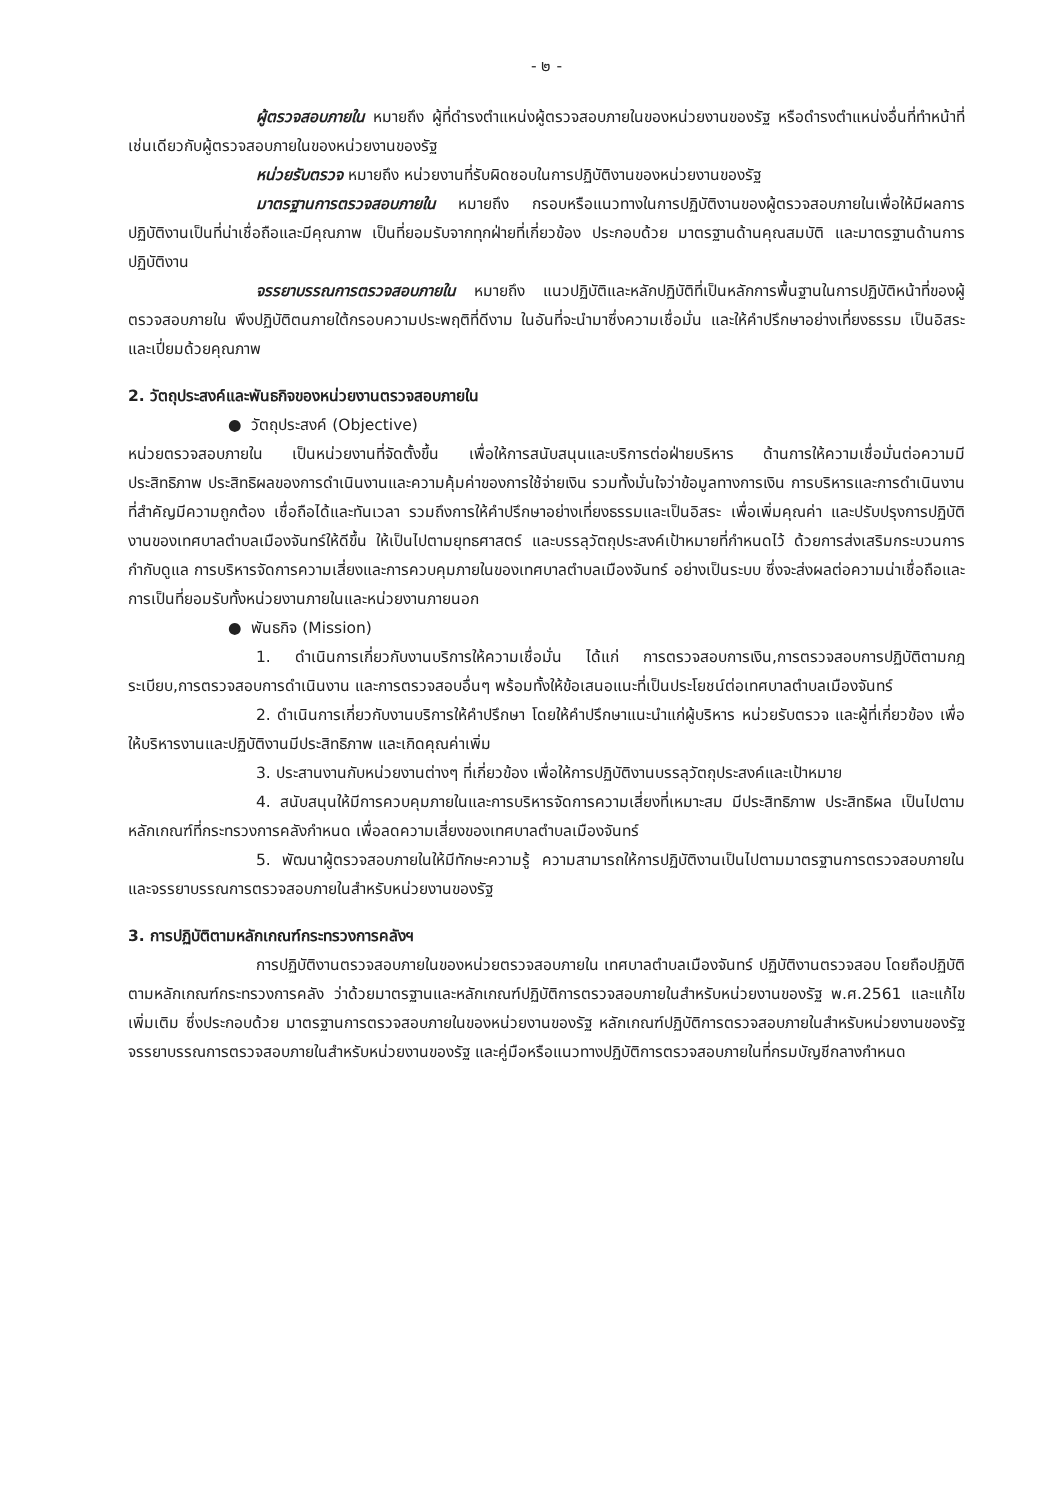- ๒ -
ผู้ตรวจสอบภายใน หมายถึง ผู้ที่ดำรงตำแหน่งผู้ตรวจสอบภายในของหน่วยงานของรัฐ หรือดำรงตำแหน่งอื่นที่ทำหน้าที่เช่นเดียวกับผู้ตรวจสอบภายในของหน่วยงานของรัฐ
หน่วยรับตรวจ หมายถึง หน่วยงานที่รับผิดชอบในการปฏิบัติงานของหน่วยงานของรัฐ
มาตรฐานการตรวจสอบภายใน หมายถึง กรอบหรือแนวทางในการปฏิบัติงานของผู้ตรวจสอบภายในเพื่อให้มีผลการปฏิบัติงานเป็นที่น่าเชื่อถือและมีคุณภาพ เป็นที่ยอมรับจากทุกฝ่ายที่เกี่ยวข้อง ประกอบด้วย มาตรฐานด้านคุณสมบัติ และมาตรฐานด้านการปฏิบัติงาน
จรรยาบรรณการตรวจสอบภายใน หมายถึง แนวปฏิบัติและหลักปฏิบัติที่เป็นหลักการพื้นฐานในการปฏิบัติหน้าที่ของผู้ตรวจสอบภายใน พึงปฏิบัติตนภายใต้กรอบความประพฤติที่ดีงาม ในอันที่จะนำมาซึ่งความเชื่อมั่น และให้คำปรึกษาอย่างเที่ยงธรรม เป็นอิสระ และเปี่ยมด้วยคุณภาพ
2. วัตถุประสงค์และพันธกิจของหน่วยงานตรวจสอบภายใน
● วัตถุประสงค์ (Objective)
หน่วยตรวจสอบภายใน เป็นหน่วยงานที่จัดตั้งขึ้น เพื่อให้การสนับสนุนและบริการต่อฝ่ายบริหาร ด้านการให้ความเชื่อมั่นต่อความมีประสิทธิภาพ ประสิทธิผลของการดำเนินงานและความคุ้มค่าของการใช้จ่ายเงิน รวมทั้งมั่นใจว่าข้อมูลทางการเงิน การบริหารและการดำเนินงานที่สำคัญมีความถูกต้อง เชื่อถือได้และทันเวลา รวมถึงการให้คำปรึกษาอย่างเที่ยงธรรมและเป็นอิสระ เพื่อเพิ่มคุณค่า และปรับปรุงการปฏิบัติงานของเทศบาลตำบลเมืองจันทร์ให้ดีขึ้น ให้เป็นไปตามยุทธศาสตร์ และบรรลุวัตถุประสงค์เป้าหมายที่กำหนดไว้ ด้วยการส่งเสริมกระบวนการกำกับดูแล การบริหารจัดการความเสี่ยงและการควบคุมภายในของเทศบาลตำบลเมืองจันทร์ อย่างเป็นระบบ ซึ่งจะส่งผลต่อความน่าเชื่อถือและการเป็นที่ยอมรับทั้งหน่วยงานภายในและหน่วยงานภายนอก
● พันธกิจ (Mission)
1. ดำเนินการเกี่ยวกับงานบริการให้ความเชื่อมั่น ได้แก่ การตรวจสอบการเงิน,การตรวจสอบการปฏิบัติตามกฎระเบียบ,การตรวจสอบการดำเนินงาน และการตรวจสอบอื่นๆ พร้อมทั้งให้ข้อเสนอแนะที่เป็นประโยชน์ต่อเทศบาลตำบลเมืองจันทร์
2. ดำเนินการเกี่ยวกับงานบริการให้คำปรึกษา โดยให้คำปรึกษาแนะนำแก่ผู้บริหาร หน่วยรับตรวจ และผู้ที่เกี่ยวข้อง เพื่อให้บริหารงานและปฏิบัติงานมีประสิทธิภาพ และเกิดคุณค่าเพิ่ม
3. ประสานงานกับหน่วยงานต่างๆ ที่เกี่ยวข้อง เพื่อให้การปฏิบัติงานบรรลุวัตถุประสงค์และเป้าหมาย
4. สนับสนุนให้มีการควบคุมภายในและการบริหารจัดการความเสี่ยงที่เหมาะสม มีประสิทธิภาพ ประสิทธิผล เป็นไปตามหลักเกณฑ์ที่กระทรวงการคลังกำหนด เพื่อลดความเสี่ยงของเทศบาลตำบลเมืองจันทร์
5. พัฒนาผู้ตรวจสอบภายในให้มีทักษะความรู้ ความสามารถให้การปฏิบัติงานเป็นไปตามมาตรฐานการตรวจสอบภายในและจรรยาบรรณการตรวจสอบภายในสำหรับหน่วยงานของรัฐ
3. การปฏิบัติตามหลักเกณฑ์กระทรวงการคลังฯ
การปฏิบัติงานตรวจสอบภายในของหน่วยตรวจสอบภายใน เทศบาลตำบลเมืองจันทร์ ปฏิบัติงานตรวจสอบ โดยถือปฏิบัติตามหลักเกณฑ์กระทรวงการคลัง ว่าด้วยมาตรฐานและหลักเกณฑ์ปฏิบัติการตรวจสอบภายในสำหรับหน่วยงานของรัฐ พ.ศ.2561 และแก้ไขเพิ่มเติม ซึ่งประกอบด้วย มาตรฐานการตรวจสอบภายในของหน่วยงานของรัฐ หลักเกณฑ์ปฏิบัติการตรวจสอบภายในสำหรับหน่วยงานของรัฐ จรรยาบรรณการตรวจสอบภายในสำหรับหน่วยงานของรัฐ และคู่มือหรือแนวทางปฏิบัติการตรวจสอบภายในที่กรมบัญชีกลางกำหนด